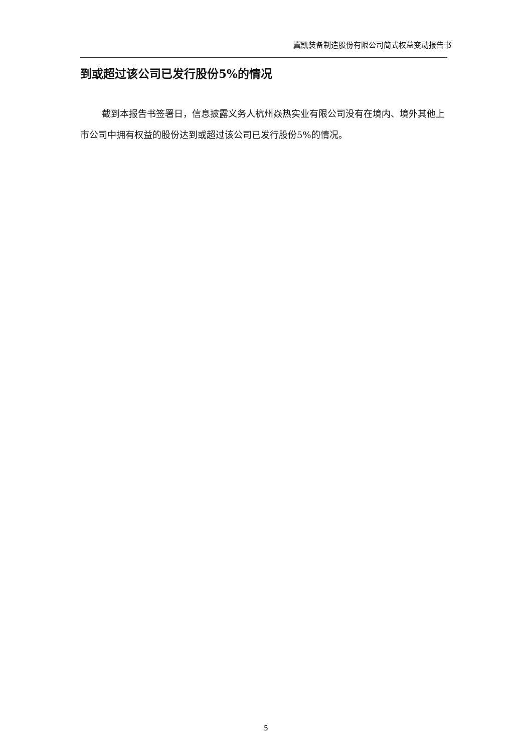冀凯装备制造股份有限公司简式权益变动报告书
到或超过该公司已发行股份5%的情况
截到本报告书签署日，信息披露义务人杭州焱热实业有限公司没有在境内、境外其他上市公司中拥有权益的股份达到或超过该公司已发行股份5%的情况。
5